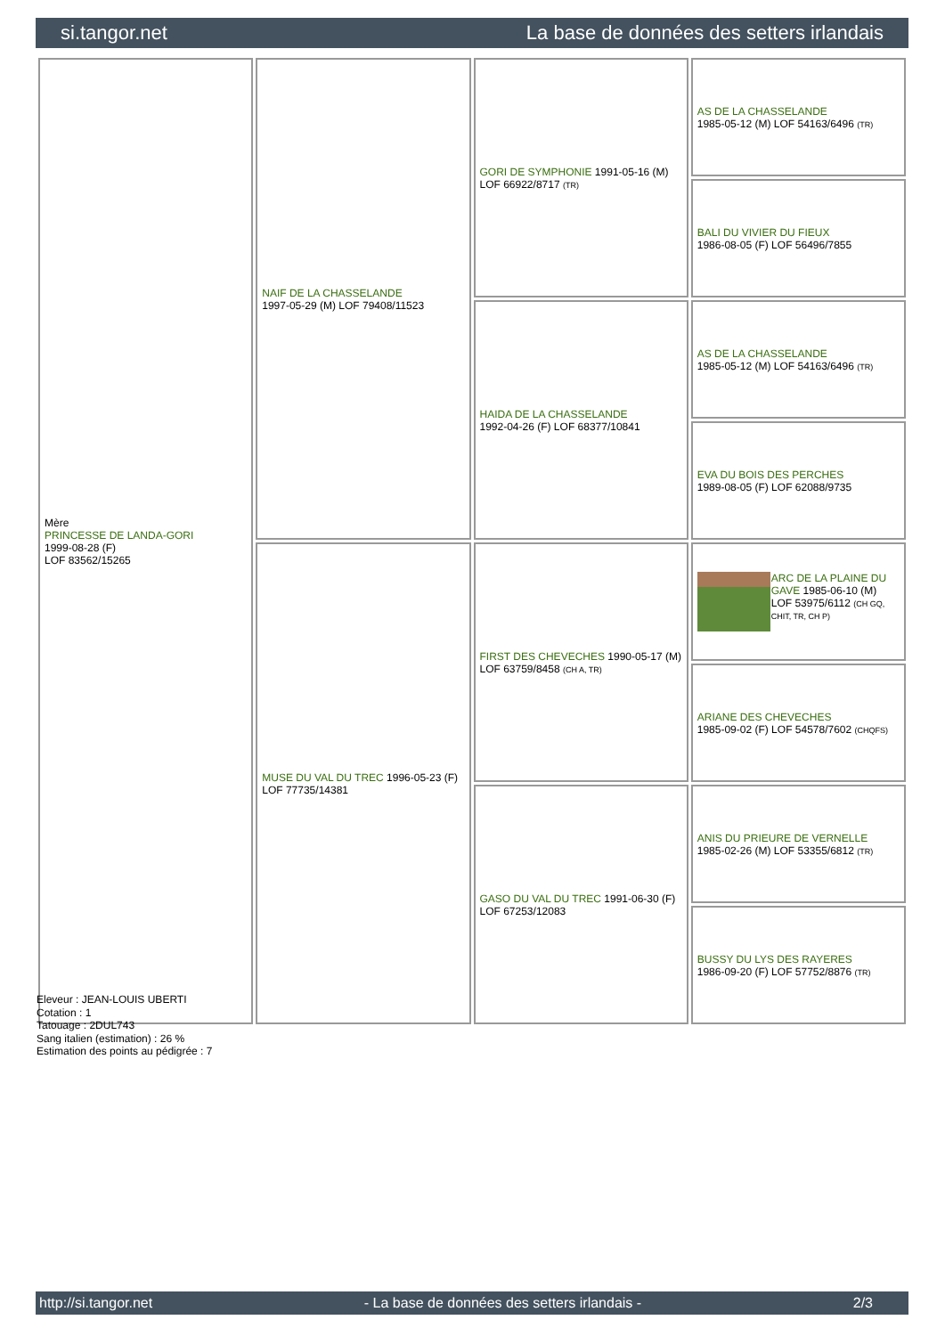si.tangor.net La base de données des setters irlandais
| Mère PRINCESSE DE LANDA-GORI 1999-08-28 (F) LOF 83562/15265 | NAIF DE LA CHASSELANDE 1997-05-29 (M) LOF 79408/11523 | GORI DE SYMPHONIE 1991-05-16 (M) LOF 66922/8717 (TR) | AS DE LA CHASSELANDE 1985-05-12 (M) LOF 54163/6496 (TR) |
| | | | BALI DU VIVIER DU FIEUX 1986-08-05 (F) LOF 56496/7855 |
| | | HAIDA DE LA CHASSELANDE 1992-04-26 (F) LOF 68377/10841 | AS DE LA CHASSELANDE 1985-05-12 (M) LOF 54163/6496 (TR) |
| | | | EVA DU BOIS DES PERCHES 1989-08-05 (F) LOF 62088/9735 |
| | MUSE DU VAL DU TREC 1996-05-23 (F) LOF 77735/14381 | FIRST DES CHEVECHES 1990-05-17 (M) LOF 63759/8458 (CH A, TR) | ARC DE LA PLAINE DU GAVE 1985-06-10 (M) LOF 53975/6112 (CH GQ, CHIT, TR, CH P) |
| | | | ARIANE DES CHEVECHES 1985-09-02 (F) LOF 54578/7602 (CHQFS) |
| | | GASO DU VAL DU TREC 1991-06-30 (F) LOF 67253/12083 | ANIS DU PRIEURE DE VERNELLE 1985-02-26 (M) LOF 53355/6812 (TR) |
| | | | BUSSY DU LYS DES RAYERES 1986-09-20 (F) LOF 57752/8876 (TR) |
Eleveur : JEAN-LOUIS UBERTI
Cotation : 1
Tatouage : 2DUL743
Sang italien (estimation) : 26 %
Estimation des points au pédigrée : 7
http://si.tangor.net - La base de données des setters irlandais - 2/3